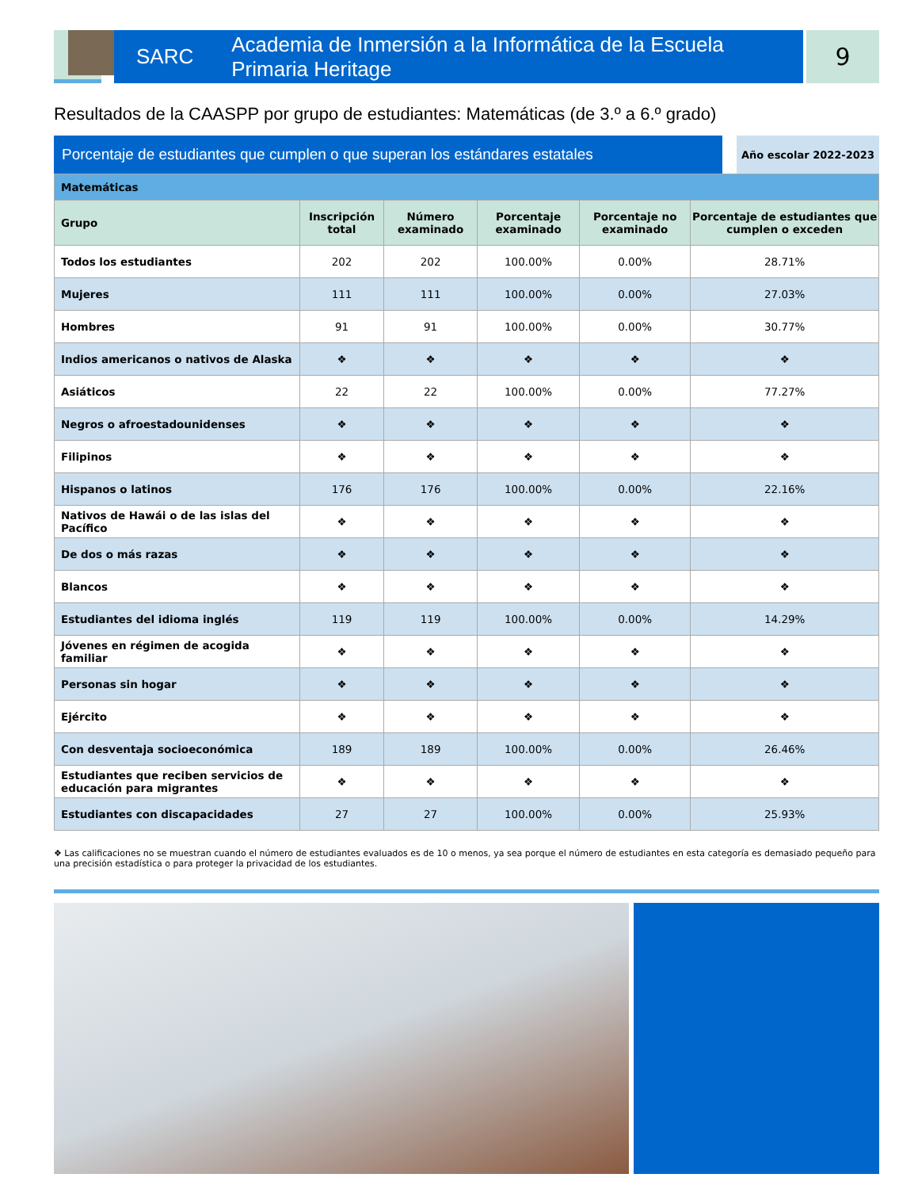SARC Academia de Inmersión a la Informática de la Escuela Primaria Heritage
9
Resultados de la CAASPP por grupo de estudiantes: Matemáticas (de 3.º a 6.º grado)
Porcentaje de estudiantes que cumplen o que superan los estándares estatales
Año escolar 2022-2023
| Matemáticas | | | | | |
| Grupo | Inscripción total | Número examinado | Porcentaje examinado | Porcentaje no examinado | Porcentaje de estudiantes que cumplen o exceden |
| Todos los estudiantes | 202 | 202 | 100.00% | 0.00% | 28.71% |
| Mujeres | 111 | 111 | 100.00% | 0.00% | 27.03% |
| Hombres | 91 | 91 | 100.00% | 0.00% | 30.77% |
| Indios americanos o nativos de Alaska | ❖ | ❖ | ❖ | ❖ | ❖ |
| Asiáticos | 22 | 22 | 100.00% | 0.00% | 77.27% |
| Negros o afroestadounidenses | ❖ | ❖ | ❖ | ❖ | ❖ |
| Filipinos | ❖ | ❖ | ❖ | ❖ | ❖ |
| Hispanos o latinos | 176 | 176 | 100.00% | 0.00% | 22.16% |
| Nativos de Hawái o de las islas del Pacífico | ❖ | ❖ | ❖ | ❖ | ❖ |
| De dos o más razas | ❖ | ❖ | ❖ | ❖ | ❖ |
| Blancos | ❖ | ❖ | ❖ | ❖ | ❖ |
| Estudiantes del idioma inglés | 119 | 119 | 100.00% | 0.00% | 14.29% |
| Jóvenes en régimen de acogida familiar | ❖ | ❖ | ❖ | ❖ | ❖ |
| Personas sin hogar | ❖ | ❖ | ❖ | ❖ | ❖ |
| Ejército | ❖ | ❖ | ❖ | ❖ | ❖ |
| Con desventaja socioeconómica | 189 | 189 | 100.00% | 0.00% | 26.46% |
| Estudiantes que reciben servicios de educación para migrantes | ❖ | ❖ | ❖ | ❖ | ❖ |
| Estudiantes con discapacidades | 27 | 27 | 100.00% | 0.00% | 25.93% |
❖ Las calificaciones no se muestran cuando el número de estudiantes evaluados es de 10 o menos, ya sea porque el número de estudiantes en esta categoría es demasiado pequeño para una precisión estadística o para proteger la privacidad de los estudiantes.